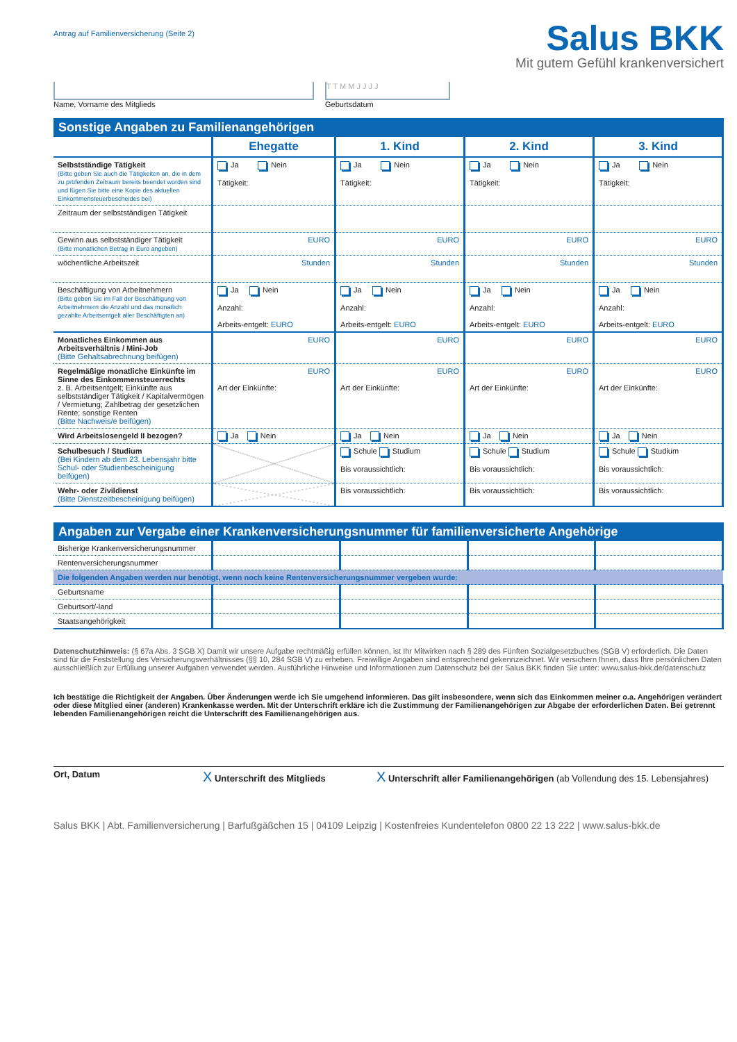Antrag auf Familienversicherung (Seite 2)
Salus BKK
Mit gutem Gefühl krankenversichert
Name, Vorname des Mitglieds
T T M M J J J J
Geburtsdatum
Sonstige Angaben zu Familienangehörigen
| | Ehegatte | 1. Kind | 2. Kind | 3. Kind |
| --- | --- | --- | --- | --- |
| Selbstständige Tätigkeit (Bitte geben Sie auch die Tätigkeiten an, die in dem zu prüfenden Zeitraum bereits beendet worden sind und fügen Sie bitte eine Kopie des aktuellen Einkommensteuerbescheides bei) | Ja Nein Tätigkeit: | Ja Nein Tätigkeit: | Ja Nein Tätigkeit: | Ja Nein Tätigkeit: |
| Zeitraum der selbstständigen Tätigkeit | | | | |
| Gewinn aus selbstständiger Tätigkeit (Bitte monatlichen Betrag in Euro angeben) | EURO | EURO | EURO | EURO |
| wöchentliche Arbeitszeit | Stunden | Stunden | Stunden | Stunden |
| Beschäftigung von Arbeitnehmern (Bitte geben Sie im Fall der Beschäftigung von Arbeitnehmern die Anzahl und das monatlich gezahlte Arbeitsentgelt aller Beschäftigten an) | Ja Nein Anzahl: Arbeits-entgelt: EURO | Ja Nein Anzahl: Arbeits-entgelt: EURO | Ja Nein Anzahl: Arbeits-entgelt: EURO | Ja Nein Anzahl: Arbeits-entgelt: EURO |
| Monatliches Einkommen aus Arbeitsverhältnis / Mini-Job (Bitte Gehaltsabrechnung beifügen) | EURO | EURO | EURO | EURO |
| Regelmäßige monatliche Einkünfte im Sinne des Einkommensteuerrechts z. B. Arbeitsentgelt; Einkünfte aus selbstständiger Tätigkeit / Kapitalvermögen / Vermietung; Zahlbetrag der gesetzlichen Rente; sonstige Renten (Bitte Nachweis/e beifügen) | EURO Art der Einkünfte: | EURO Art der Einkünfte: | EURO Art der Einkünfte: | EURO Art der Einkünfte: |
| Wird Arbeitslosengeld II bezogen? | Ja Nein | Ja Nein | Ja Nein | Ja Nein |
| Schulbesuch / Studium (Bei Kindern ab dem 23. Lebensjahr bitte Schul- oder Studienbescheinigung beifügen) | | Schule Studium Bis voraussichtlich: | Schule Studium Bis voraussichtlich: | Schule Studium Bis voraussichtlich: |
| Wehr- oder Zivildienst (Bitte Dienstzeitbescheinigung beifügen) | | Bis voraussichtlich: | Bis voraussichtlich: | Bis voraussichtlich: |
Angaben zur Vergabe einer Krankenversicherungsnummer für familienversicherte Angehörige
| Bisherige Krankenversicherungsnummer | | | | |
| Rentenversicherungsnummer | | | | |
| Die folgenden Angaben werden nur benötigt, wenn noch keine Rentenversicherungsnummer vergeben wurde: | | | | |
| Geburtsname | | | | |
| Geburtsort/-land | | | | |
| Staatsangehörigkeit | | | | |
Datenschutzhinweis: (§ 67a Abs. 3 SGB X) Damit wir unsere Aufgabe rechtmäßig erfüllen können, ist Ihr Mitwirken nach § 289 des Fünften Sozialgesetzbuches (SGB V) erforderlich. Die Daten sind für die Feststellung des Versicherungsverhältnisses (§§ 10, 284 SGB V) zu erheben. Freiwillige Angaben sind entsprechend gekennzeichnet. Wir versichern Ihnen, dass Ihre persönlichen Daten ausschließlich zur Erfüllung unserer Aufgaben verwendet werden. Ausführliche Hinweise und Informationen zum Datenschutz bei der Salus BKK finden Sie unter: www.salus-bkk.de/datenschutz
Ich bestätige die Richtigkeit der Angaben. Über Änderungen werde ich Sie umgehend informieren. Das gilt insbesondere, wenn sich das Einkommen meiner o.a. Angehörigen verändert oder diese Mitglied einer (anderen) Krankenkasse werden. Mit der Unterschrift erkläre ich die Zustimmung der Familienangehörigen zur Abgabe der erforderlichen Daten. Bei getrennt lebenden Familienangehörigen reicht die Unterschrift des Familienangehörigen aus.
Ort, Datum
X Unterschrift des Mitglieds
X Unterschrift aller Familienangehörigen (ab Vollendung des 15. Lebensjahres)
Salus BKK | Abt. Familienversicherung | Barfußgäßchen 15 | 04109 Leipzig | Kostenfreies Kundentelefon 0800 22 13 222 | www.salus-bkk.de